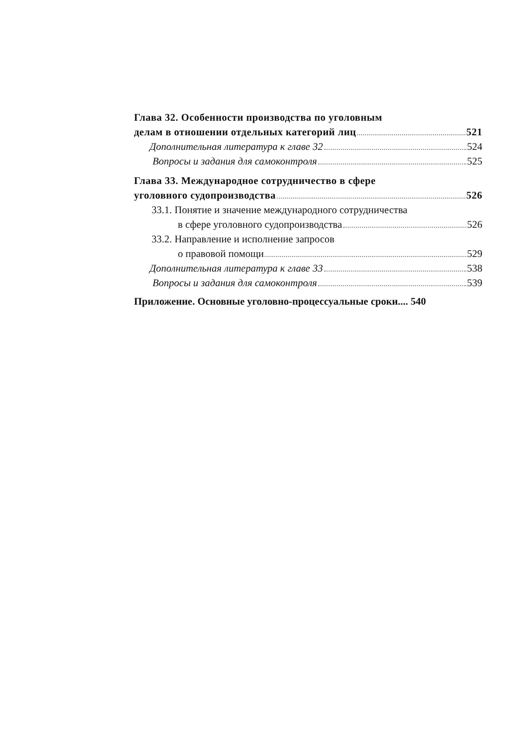Глава 32. Особенности производства по уголовным
делам в отношении отдельных категорий лиц 521
Дополнительная литература к главе 32 524
Вопросы и задания для самоконтроля 525
Глава 33. Международное сотрудничество в сфере
уголовного судопроизводства 526
33.1. Понятие и значение международного сотрудничества
в сфере уголовного судопроизводства 526
33.2. Направление и исполнение запросов
о правовой помощи 529
Дополнительная литература к главе 33 538
Вопросы и задания для самоконтроля 539
Приложение. Основные уголовно-процессуальные сроки.... 540